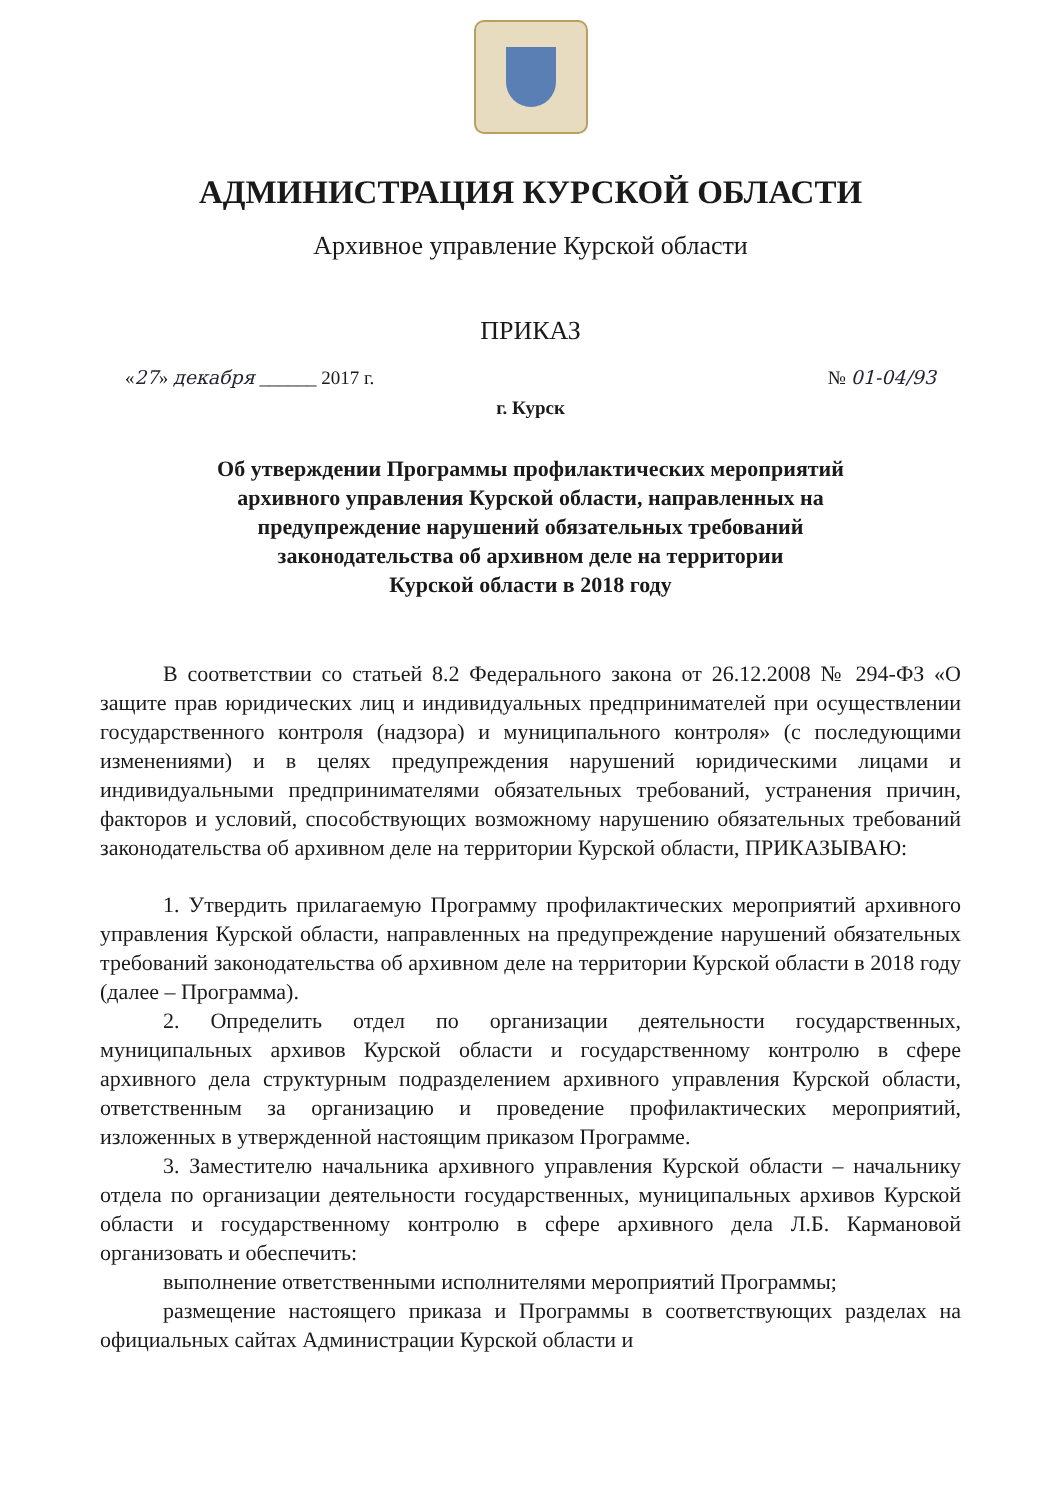АДМИНИСТРАЦИЯ КУРСКОЙ ОБЛАСТИ
Архивное управление Курской области
ПРИКАЗ
«27» декабря ______ 2017 г. № 01-04/93
г. Курск
Об утверждении Программы профилактических мероприятий
архивного управления Курской области, направленных на
предупреждение нарушений обязательных требований
законодательства об архивном деле на территории
Курской области в 2018 году
В соответствии со статьей 8.2 Федерального закона от 26.12.2008 № 294-ФЗ «О защите прав юридических лиц и индивидуальных предпринимателей при осуществлении государственного контроля (надзора) и муниципального контроля» (с последующими изменениями) и в целях предупреждения нарушений юридическими лицами и индивидуальными предпринимателями обязательных требований, устранения причин, факторов и условий, способствующих возможному нарушению обязательных требований законодательства об архивном деле на территории Курской области, ПРИКАЗЫВАЮ:
1. Утвердить прилагаемую Программу профилактических мероприятий архивного управления Курской области, направленных на предупреждение нарушений обязательных требований законодательства об архивном деле на территории Курской области в 2018 году (далее – Программа).
2. Определить отдел по организации деятельности государственных, муниципальных архивов Курской области и государственному контролю в сфере архивного дела структурным подразделением архивного управления Курской области, ответственным за организацию и проведение профилактических мероприятий, изложенных в утвержденной настоящим приказом Программе.
3. Заместителю начальника архивного управления Курской области – начальнику отдела по организации деятельности государственных, муниципальных архивов Курской области и государственному контролю в сфере архивного дела Л.Б. Кармановой организовать и обеспечить:
выполнение ответственными исполнителями мероприятий Программы;
размещение настоящего приказа и Программы в соответствующих разделах на официальных сайтах Администрации Курской области и